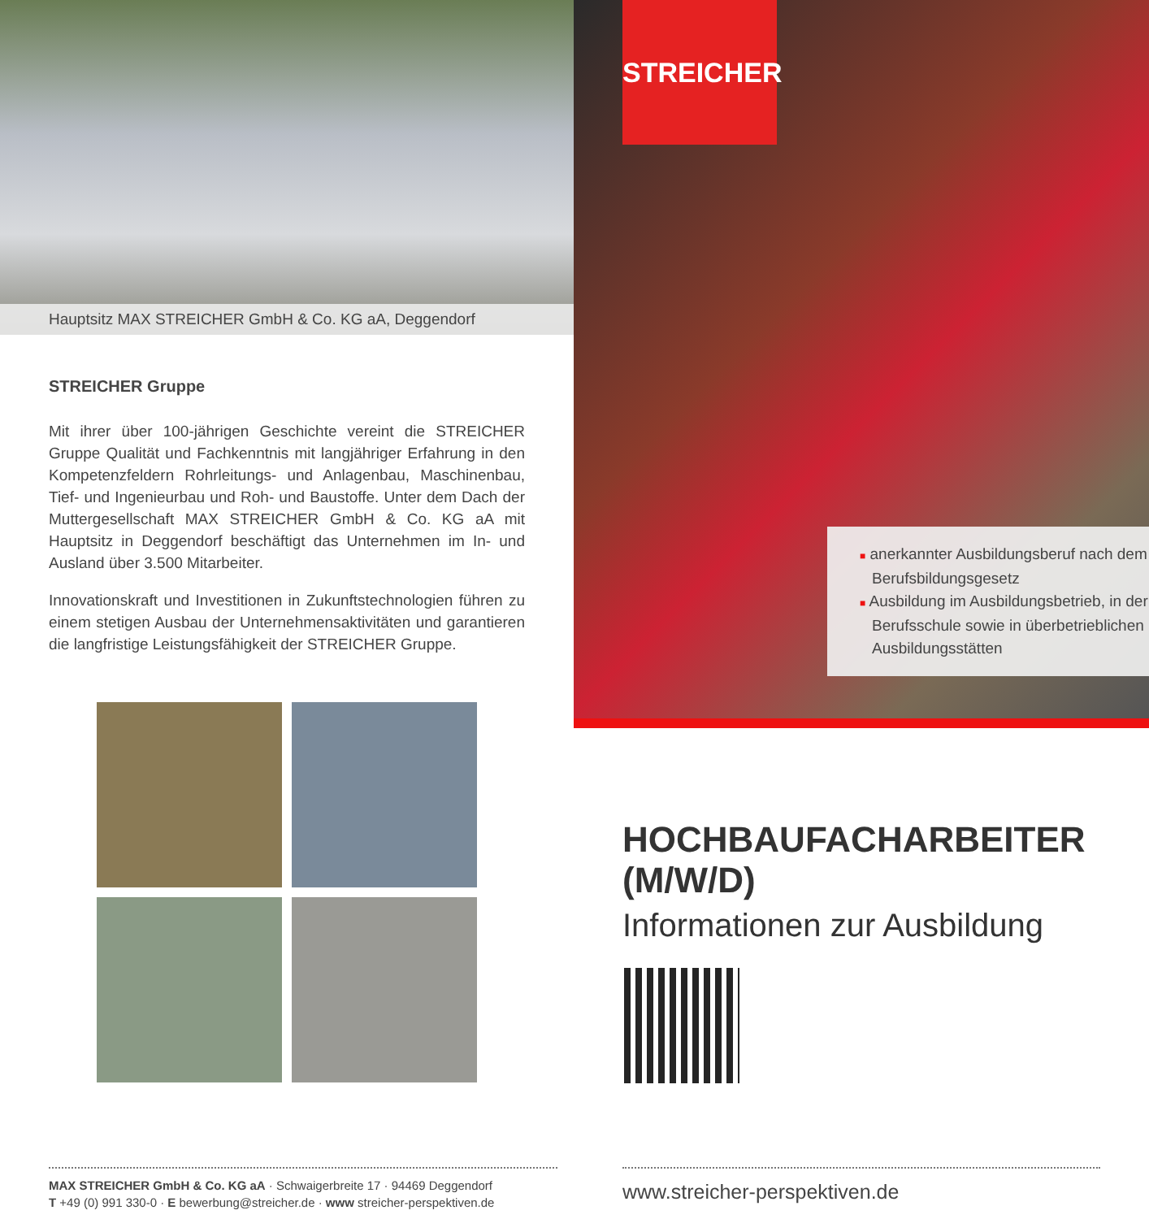Hauptsitz MAX STREICHER GmbH & Co. KG aA, Deggendorf
STREICHER Gruppe
Mit ihrer über 100-jährigen Geschichte vereint die STREICHER Gruppe Qualität und Fachkenntnis mit langjähriger Erfahrung in den Kompetenzfeldern Rohrleitungs- und Anlagenbau, Maschinenbau, Tief- und Ingenieurbau und Roh- und Baustoffe. Unter dem Dach der Muttergesellschaft MAX STREICHER GmbH & Co. KG aA mit Hauptsitz in Deggendorf beschäftigt das Unternehmen im In- und Ausland über 3.500 Mitarbeiter.
Innovationskraft und Investitionen in Zukunftstechnologien führen zu einem stetigen Ausbau der Unternehmensaktivitäten und garantieren die langfristige Leistungsfähigkeit der STREICHER Gruppe.
MAX STREICHER GmbH & Co. KG aA · Schwaigerbreite 17 · 94469 Deggendorf
T +49 (0) 991 330-0 · E bewerbung@streicher.de · www streicher-perspektiven.de
STREICHER
■ anerkannter Ausbildungsberuf nach dem Berufsbildungsgesetz
■ Ausbildung im Ausbildungsbetrieb, in der Berufsschule sowie in überbetrieblichen Ausbildungsstätten
HOCHBAUFACHARBEITER (M/W/D)
Informationen zur Ausbildung
www.streicher-perspektiven.de